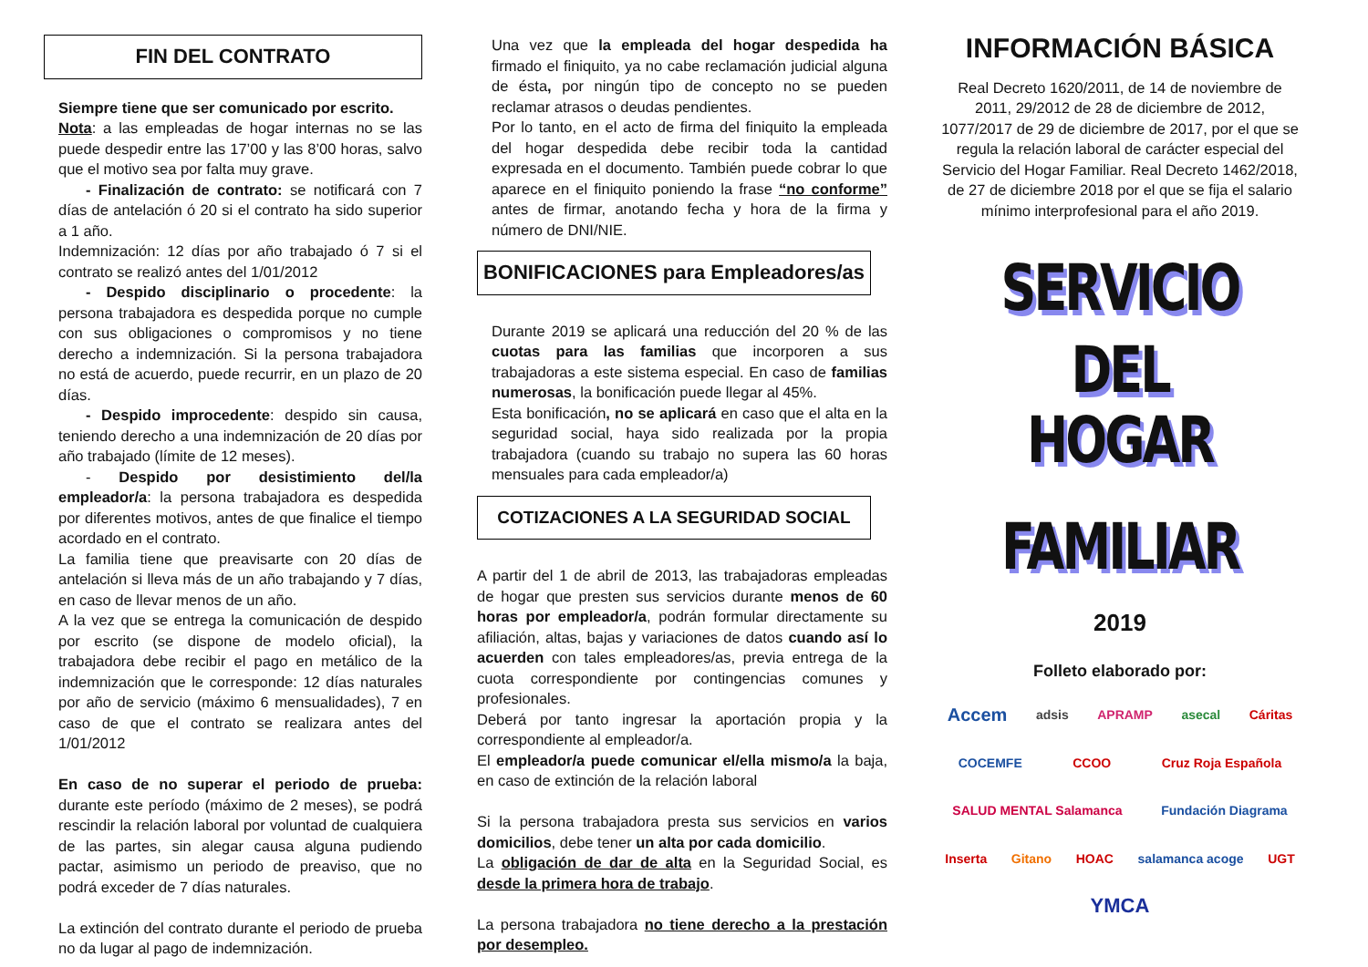FIN DEL CONTRATO
Siempre tiene que ser comunicado por escrito.
Nota: a las empleadas de hogar internas no se las puede despedir entre las 17’00 y las 8’00 horas, salvo que el motivo sea por falta muy grave.
- Finalización de contrato: se notificará con 7 días de antelación ó 20 si el contrato ha sido superior a 1 año.
Indemnización: 12 días por año trabajado ó 7 si el contrato se realizó antes del 1/01/2012
- Despido disciplinario o procedente: la persona trabajadora es despedida porque no cumple con sus obligaciones o compromisos y no tiene derecho a indemnización. Si la persona trabajadora no está de acuerdo, puede recurrir, en un plazo de 20 días.
- Despido improcedente: despido sin causa, teniendo derecho a una indemnización de 20 días por año trabajado (límite de 12 meses).
- Despido por desistimiento del/la empleador/a: la persona trabajadora es despedida por diferentes motivos, antes de que finalice el tiempo acordado en el contrato.
La familia tiene que preavisarte con 20 días de antelación si lleva más de un año trabajando y 7 días, en caso de llevar menos de un año.
A la vez que se entrega la comunicación de despido por escrito (se dispone de modelo oficial), la trabajadora debe recibir el pago en metálico de la indemnización que le corresponde: 12 días naturales por año de servicio (máximo 6 mensualidades), 7 en caso de que el contrato se realizara antes del 1/01/2012
En caso de no superar el periodo de prueba: durante este período (máximo de 2 meses), se podrá rescindir la relación laboral por voluntad de cualquiera de las partes, sin alegar causa alguna pudiendo pactar, asimismo un periodo de preaviso, que no podrá exceder de 7 días naturales.
La extinción del contrato durante el periodo de prueba no da lugar al pago de indemnización.
Una vez que la empleada del hogar despedida ha firmado el finiquito, ya no cabe reclamación judicial alguna de ésta, por ningún tipo de concepto no se pueden reclamar atrasos o deudas pendientes.
Por lo tanto, en el acto de firma del finiquito la empleada del hogar despedida debe recibir toda la cantidad expresada en el documento. También puede cobrar lo que aparece en el finiquito poniendo la frase “no conforme” antes de firmar, anotando fecha y hora de la firma y número de DNI/NIE.
BONIFICACIONES para Empleadores/as
Durante 2019 se aplicará una reducción del 20 % de las cuotas para las familias que incorporen a sus trabajadoras a este sistema especial. En caso de familias numerosas, la bonificación puede llegar al 45%.
Esta bonificación, no se aplicará en caso que el alta en la seguridad social, haya sido realizada por la propia trabajadora (cuando su trabajo no supera las 60 horas mensuales para cada empleador/a)
COTIZACIONES A LA SEGURIDAD SOCIAL
A partir del 1 de abril de 2013, las trabajadoras empleadas de hogar que presten sus servicios durante menos de 60 horas por empleador/a, podrán formular directamente su afiliación, altas, bajas y variaciones de datos cuando así lo acuerden con tales empleadores/as, previa entrega de la cuota correspondiente por contingencias comunes y profesionales.
Deberá por tanto ingresar la aportación propia y la correspondiente al empleador/a.
El empleador/a puede comunicar el/ella mismo/a la baja, en caso de extinción de la relación laboral
Si la persona trabajadora presta sus servicios en varios domicilios, debe tener un alta por cada domicilio.
La obligación de dar de alta en la Seguridad Social, es desde la primera hora de trabajo.
La persona trabajadora no tiene derecho a la prestación por desempleo.
INFORMACIÓN BÁSICA
Real Decreto 1620/2011, de 14 de noviembre de 2011, 29/2012 de 28 de diciembre de 2012, 1077/2017 de 29 de diciembre de 2017, por el que se regula la relación laboral de carácter especial del Servicio del Hogar Familiar. Real Decreto 1462/2018, de 27 de diciembre 2018 por el que se fija el salario mínimo interprofesional para el año 2019.
SERVICIO
DEL
HOGAR FAMILIAR
2019
Folleto elaborado por:
Accem adsis APRAMP asecal Cáritas COCEMFE CCOO Cruz Roja Española SALUD MENTAL Salamanca Fundación Diagrama Inserta Gitano HOAC salamanca acoge UGT YMCA